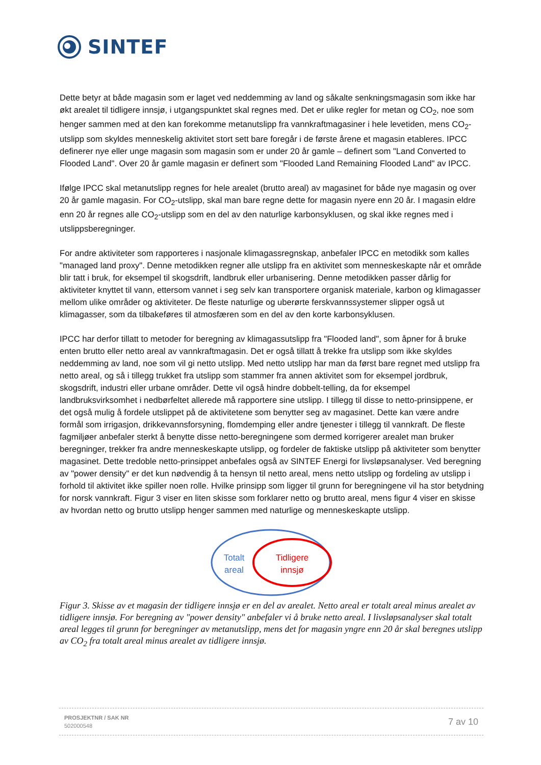SINTEF
Dette betyr at både magasin som er laget ved neddemming av land og såkalte senkningsmagasin som ikke har økt arealet til tidligere innsjø, i utgangspunktet skal regnes med. Det er ulike regler for metan og CO<sub>2</sub>, noe som henger sammen med at den kan forekomme metanutslipp fra vannkraftmagasiner i hele levetiden, mens CO<sub>2</sub>-utslipp som skyldes menneskelig aktivitet stort sett bare foregår i de første årene et magasin etableres. IPCC definerer nye eller unge magasin som magasin som er under 20 år gamle – definert som "Land Converted to Flooded Land". Over 20 år gamle magasin er definert som "Flooded Land Remaining Flooded Land" av IPCC.
Ifølge IPCC skal metanutslipp regnes for hele arealet (brutto areal) av magasinet for både nye magasin og over 20 år gamle magasin. For CO<sub>2</sub>-utslipp, skal man bare regne dette for magasin nyere enn 20 år. I magasin eldre enn 20 år regnes alle CO<sub>2</sub>-utslipp som en del av den naturlige karbonsyklusen, og skal ikke regnes med i utslippsberegninger.
For andre aktiviteter som rapporteres i nasjonale klimagassregnskap, anbefaler IPCC en metodikk som kalles "managed land proxy". Denne metodikken regner alle utslipp fra en aktivitet som menneskeskapte når et område blir tatt i bruk, for eksempel til skogsdrift, landbruk eller urbanisering. Denne metodikken passer dårlig for aktiviteter knyttet til vann, ettersom vannet i seg selv kan transportere organisk materiale, karbon og klimagasser mellom ulike områder og aktiviteter. De fleste naturlige og uberørte ferskvannssystemer slipper også ut klimagasser, som da tilbakeføres til atmosfæren som en del av den korte karbonsyklusen.
IPCC har derfor tillatt to metoder for beregning av klimagassutslipp fra "Flooded land", som åpner for å bruke enten brutto eller netto areal av vannkraftmagasin. Det er også tillatt å trekke fra utslipp som ikke skyldes neddemming av land, noe som vil gi netto utslipp. Med netto utslipp har man da først bare regnet med utslipp fra netto areal, og så i tillegg trukket fra utslipp som stammer fra annen aktivitet som for eksempel jordbruk, skogsdrift, industri eller urbane områder. Dette vil også hindre dobbelt-telling, da for eksempel landbruksvirksomhet i nedbørfeltet allerede må rapportere sine utslipp. I tillegg til disse to netto-prinsippene, er det også mulig å fordele utslippet på de aktivitetene som benytter seg av magasinet. Dette kan være andre formål som irrigasjon, drikkevannsforsyning, flomdemping eller andre tjenester i tillegg til vannkraft. De fleste fagmiljøer anbefaler sterkt å benytte disse netto-beregningene som dermed korrigerer arealet man bruker beregninger, trekker fra andre menneskeskapte utslipp, og fordeler de faktiske utslipp på aktiviteter som benytter magasinet. Dette tredoble netto-prinsippet anbefales også av SINTEF Energi for livsløpsanalyser. Ved beregning av "power density" er det kun nødvendig å ta hensyn til netto areal, mens netto utslipp og fordeling av utslipp i forhold til aktivitet ikke spiller noen rolle. Hvilke prinsipp som ligger til grunn for beregningene vil ha stor betydning for norsk vannkraft. Figur 3 viser en liten skisse som forklarer netto og brutto areal, mens figur 4 viser en skisse av hvordan netto og brutto utslipp henger sammen med naturlige og menneskeskapte utslipp.
Totalt
areal
Tidligere
innsjø
Figur 3. Skisse av et magasin der tidligere innsjø er en del av arealet. Netto areal er totalt areal minus arealet av tidligere innsjø. For beregning av "power density" anbefaler vi å bruke netto areal. I livsløpsanalyser skal totalt areal legges til grunn for beregninger av metanutslipp, mens det for magasin yngre enn 20 år skal beregnes utslipp av CO<sub>2</sub> fra totalt areal minus arealet av tidligere innsjø.
PROSJEKTNR / SAK NR
502000548
7 av 10